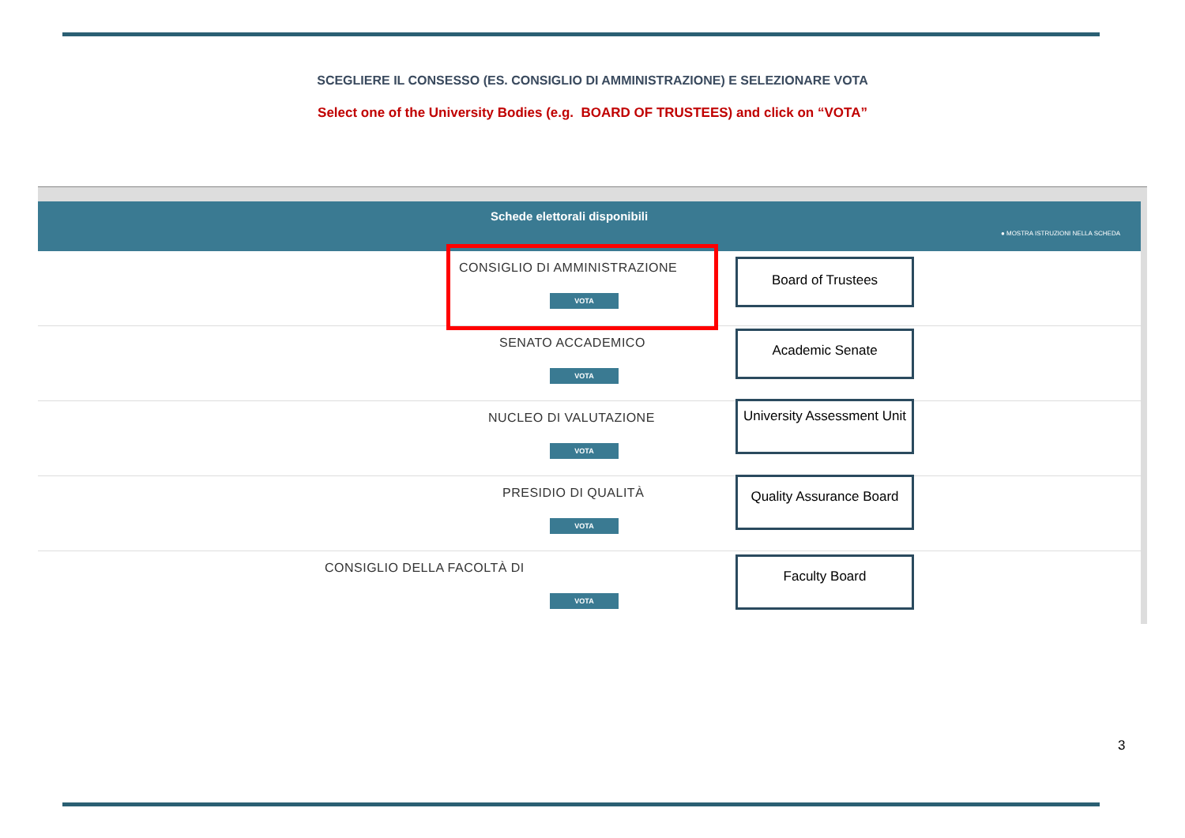SCEGLIERE IL CONSESSO (ES. CONSIGLIO DI AMMINISTRAZIONE) E SELEZIONARE VOTA
Select one of the University Bodies (e.g. BOARD OF TRUSTEES) and click on “VOTA”
Schede elettorali disponibili
● MOSTRA ISTRUZIONI NELLA SCHEDA
CONSIGLIO DI AMMINISTRAZIONE
VOTA
Board of Trustees
SENATO ACCADEMICO
VOTA
Academic Senate
NUCLEO DI VALUTAZIONE
VOTA
University Assessment Unit
PRESIDIO DI QUALITÀ
VOTA
Quality Assurance Board
CONSIGLIO DELLA FACOLTÀ DI
VOTA
Faculty Board
3